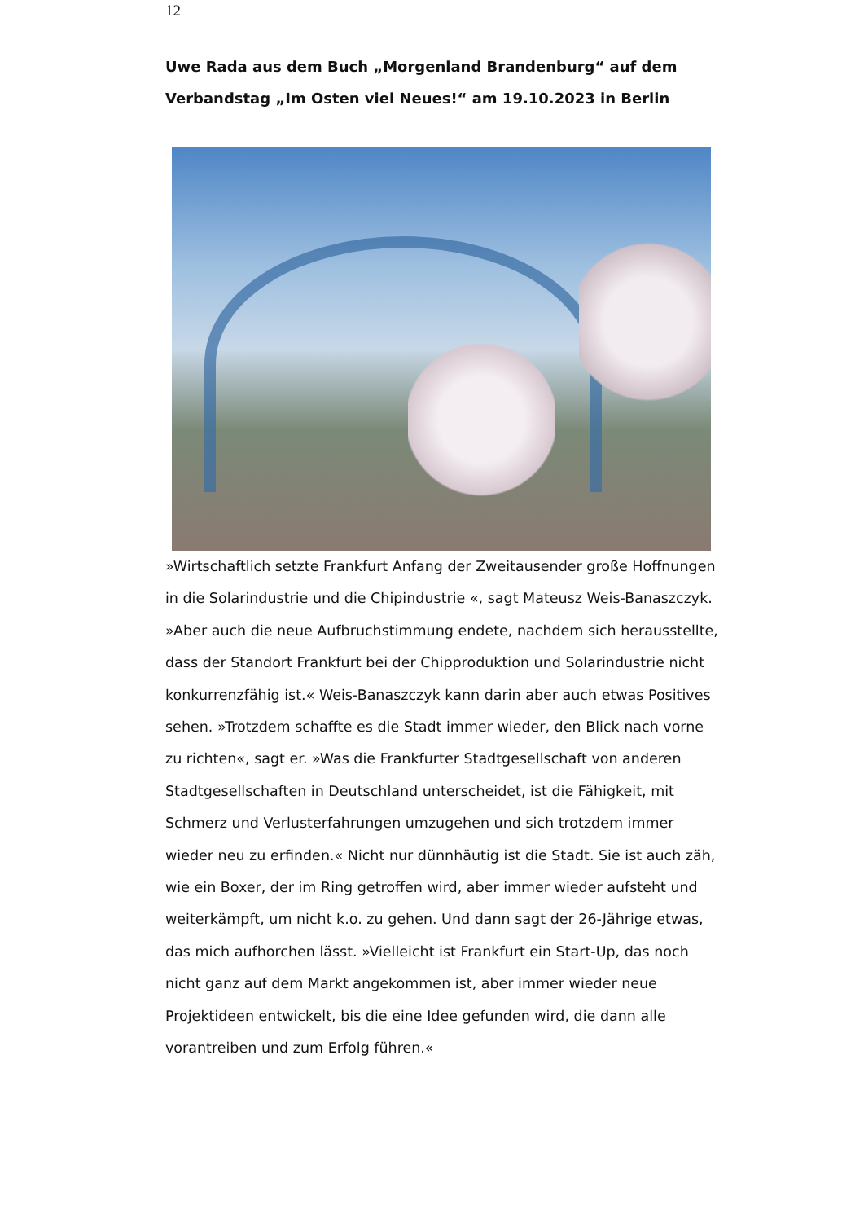12
Uwe Rada aus dem Buch „Morgenland Brandenburg“ auf dem Verbandstag „Im Osten viel Neues!“ am 19.10.2023 in Berlin
»Wirtschaftlich setzte Frankfurt Anfang der Zweitausender große Hoffnungen in die Solarindustrie und die Chipindustrie «, sagt Mateusz Weis-Banaszczyk. »Aber auch die neue Aufbruchstimmung endete, nachdem sich herausstellte, dass der Standort Frankfurt bei der Chipproduktion und Solarindustrie nicht konkurrenzfähig ist.« Weis-Banaszczyk kann darin aber auch etwas Positives sehen. »Trotzdem schaffte es die Stadt immer wieder, den Blick nach vorne zu richten«, sagt er. »Was die Frankfurter Stadtgesellschaft von anderen Stadtgesellschaften in Deutschland unterscheidet, ist die Fähigkeit, mit Schmerz und Verlusterfahrungen umzugehen und sich trotzdem immer wieder neu zu erfinden.« Nicht nur dünnhäutig ist die Stadt. Sie ist auch zäh, wie ein Boxer, der im Ring getroffen wird, aber immer wieder aufsteht und weiterkämpft, um nicht k.o. zu gehen. Und dann sagt der 26-Jährige etwas, das mich aufhorchen lässt. »Vielleicht ist Frankfurt ein Start-Up, das noch nicht ganz auf dem Markt angekommen ist, aber immer wieder neue Projektideen entwickelt, bis die eine Idee gefunden wird, die dann alle vorantreiben und zum Erfolg führen.«